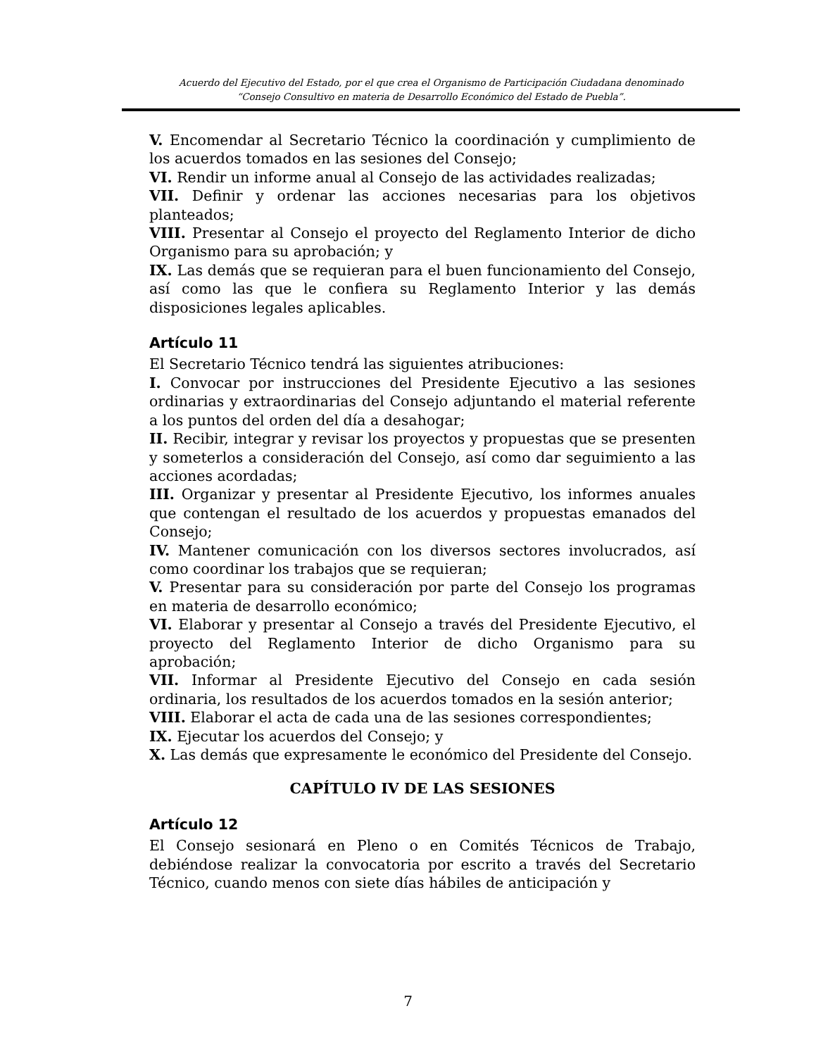Acuerdo del Ejecutivo del Estado, por el que crea el Organismo de Participación Ciudadana denominado
“Consejo Consultivo en materia de Desarrollo Económico del Estado de Puebla”.
V. Encomendar al Secretario Técnico la coordinación y cumplimiento de los acuerdos tomados en las sesiones del Consejo;
VI. Rendir un informe anual al Consejo de las actividades realizadas;
VII. Definir y ordenar las acciones necesarias para los objetivos planteados;
VIII. Presentar al Consejo el proyecto del Reglamento Interior de dicho Organismo para su aprobación; y
IX. Las demás que se requieran para el buen funcionamiento del Consejo, así como las que le confiera su Reglamento Interior y las demás disposiciones legales aplicables.
Artículo 11
El Secretario Técnico tendrá las siguientes atribuciones:
I. Convocar por instrucciones del Presidente Ejecutivo a las sesiones ordinarias y extraordinarias del Consejo adjuntando el material referente a los puntos del orden del día a desahogar;
II. Recibir, integrar y revisar los proyectos y propuestas que se presenten y someterlos a consideración del Consejo, así como dar seguimiento a las acciones acordadas;
III. Organizar y presentar al Presidente Ejecutivo, los informes anuales que contengan el resultado de los acuerdos y propuestas emanados del Consejo;
IV. Mantener comunicación con los diversos sectores involucrados, así como coordinar los trabajos que se requieran;
V. Presentar para su consideración por parte del Consejo los programas en materia de desarrollo económico;
VI. Elaborar y presentar al Consejo a través del Presidente Ejecutivo, el proyecto del Reglamento Interior de dicho Organismo para su aprobación;
VII. Informar al Presidente Ejecutivo del Consejo en cada sesión ordinaria, los resultados de los acuerdos tomados en la sesión anterior;
VIII. Elaborar el acta de cada una de las sesiones correspondientes;
IX. Ejecutar los acuerdos del Consejo; y
X. Las demás que expresamente le económico del Presidente del Consejo.
CAPÍTULO IV DE LAS SESIONES
Artículo 12
El Consejo sesionará en Pleno o en Comités Técnicos de Trabajo, debiéndose realizar la convocatoria por escrito a través del Secretario Técnico, cuando menos con siete días hábiles de anticipación y
7